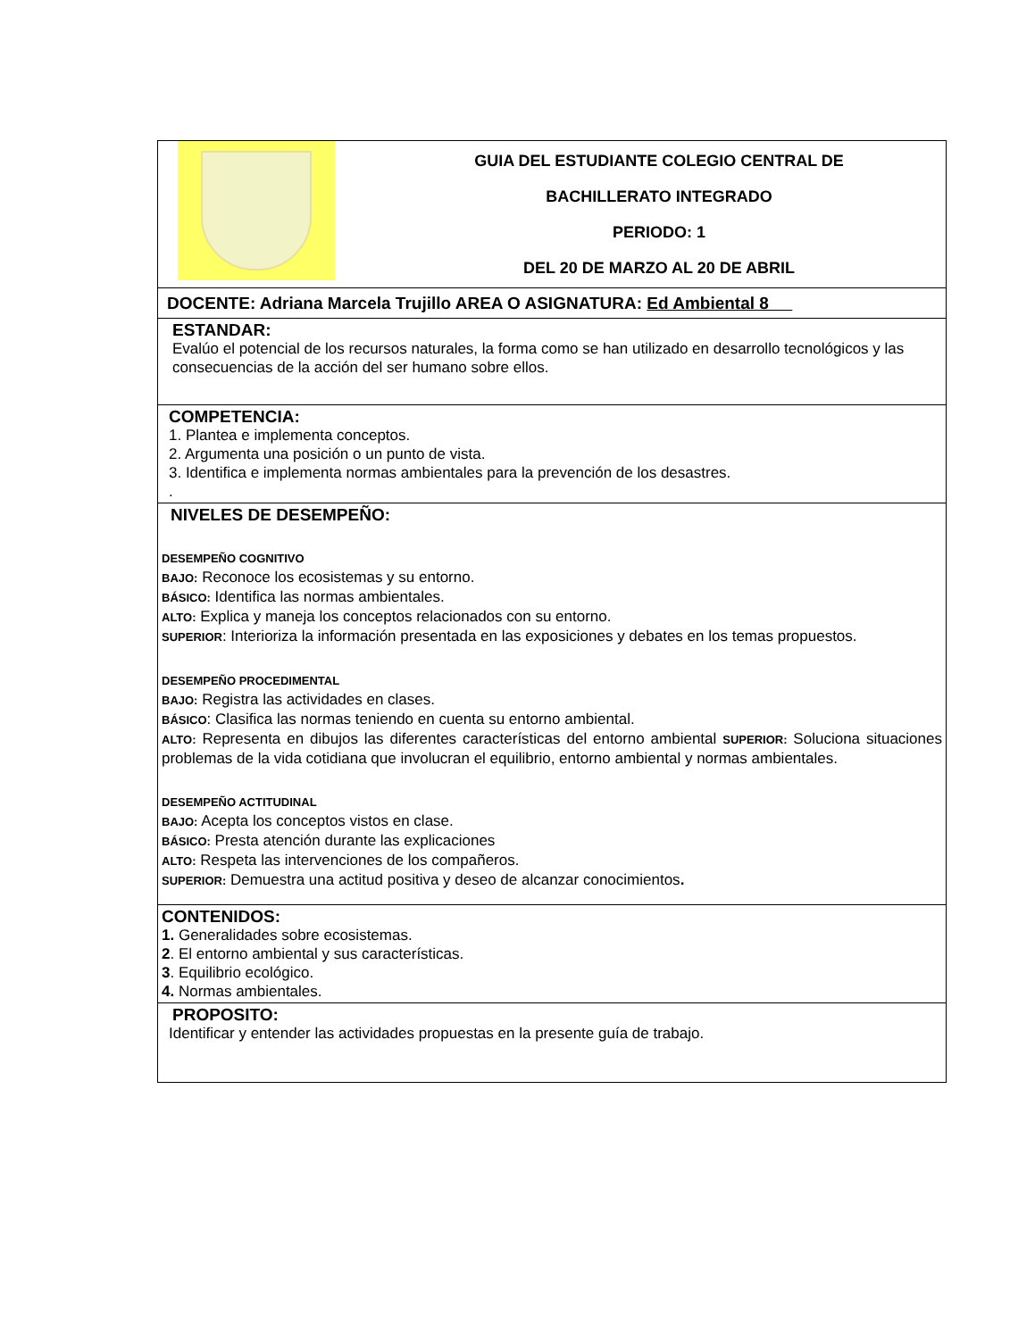| | GUIA DEL ESTUDIANTE COLEGIO CENTRAL DE BACHILLERATO INTEGRADO PERIODO: 1 DEL 20 DE MARZO AL 20 DE ABRIL |
| DOCENTE: Adriana Marcela Trujillo AREA O ASIGNATURA: Ed Ambiental 8 | |
| ESTANDAR: Evalúo el potencial de los recursos naturales, la forma como se han utilizado en desarrollo tecnológicos y las consecuencias de la acción del ser humano sobre ellos. | |
| COMPETENCIA: 1. Plantea e implementa conceptos. 2. Argumenta una posición o un punto de vista. 3. Identifica e implementa normas ambientales para la prevención de los desastres. . | |
| NIVELES DE DESEMPEÑO: DESEMPEÑO COGNITIVO BAJO: Reconoce los ecosistemas y su entorno. BÁSICO: Identifica las normas ambientales. ALTO: Explica y maneja los conceptos relacionados con su entorno. SUPERIOR : Interioriza la información presentada en las exposiciones y debates en los temas propuestos. DESEMPEÑO PROCEDIMENTAL BAJO: Registra las actividades en clases. BÁSICO : Clasifica las normas teniendo en cuenta su entorno ambiental. ALTO: Representa en dibujos las diferentes características del entorno ambiental SUPERIOR: Soluciona situaciones problemas de la vida cotidiana que involucran el equilibrio, entorno ambiental y normas ambientales. DESEMPEÑO ACTITUDINAL BAJO: Acepta los conceptos vistos en clase. BÁSICO: Presta atención durante las explicaciones ALTO: Respeta las intervenciones de los compañeros. SUPERIOR: Demuestra una actitud positiva y deseo de alcanzar conocimientos . | |
| CONTENIDOS: 1. Generalidades sobre ecosistemas. 2 . El entorno ambiental y sus características. 3 . Equilibrio ecológico. 4. Normas ambientales. | |
| PROPOSITO: Identificar y entender las actividades propuestas en la presente guía de trabajo. | |